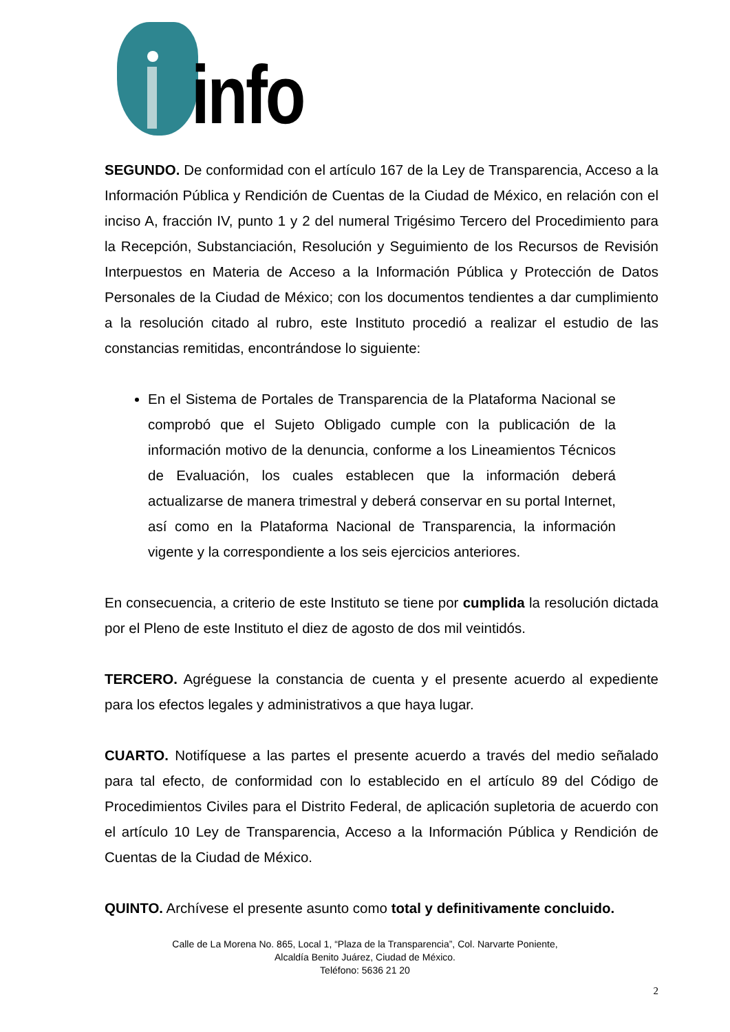info
SEGUNDO. De conformidad con el artículo 167 de la Ley de Transparencia, Acceso a la Información Pública y Rendición de Cuentas de la Ciudad de México, en relación con el inciso A, fracción IV, punto 1 y 2 del numeral Trigésimo Tercero del Procedimiento para la Recepción, Substanciación, Resolución y Seguimiento de los Recursos de Revisión Interpuestos en Materia de Acceso a la Información Pública y Protección de Datos Personales de la Ciudad de México; con los documentos tendientes a dar cumplimiento a la resolución citado al rubro, este Instituto procedió a realizar el estudio de las constancias remitidas, encontrándose lo siguiente:
En el Sistema de Portales de Transparencia de la Plataforma Nacional se comprobó que el Sujeto Obligado cumple con la publicación de la información motivo de la denuncia, conforme a los Lineamientos Técnicos de Evaluación, los cuales establecen que la información deberá actualizarse de manera trimestral y deberá conservar en su portal Internet, así como en la Plataforma Nacional de Transparencia, la información vigente y la correspondiente a los seis ejercicios anteriores.
En consecuencia, a criterio de este Instituto se tiene por cumplida la resolución dictada por el Pleno de este Instituto el diez de agosto de dos mil veintidós.
TERCERO. Agréguese la constancia de cuenta y el presente acuerdo al expediente para los efectos legales y administrativos a que haya lugar.
CUARTO. Notifíquese a las partes el presente acuerdo a través del medio señalado para tal efecto, de conformidad con lo establecido en el artículo 89 del Código de Procedimientos Civiles para el Distrito Federal, de aplicación supletoria de acuerdo con el artículo 10 Ley de Transparencia, Acceso a la Información Pública y Rendición de Cuentas de la Ciudad de México.
QUINTO. Archívese el presente asunto como total y definitivamente concluido.
Calle de La Morena No. 865, Local 1, “Plaza de la Transparencia”, Col. Narvarte Poniente,
Alcaldía Benito Juárez, Ciudad de México.
Teléfono: 5636 21 20
2